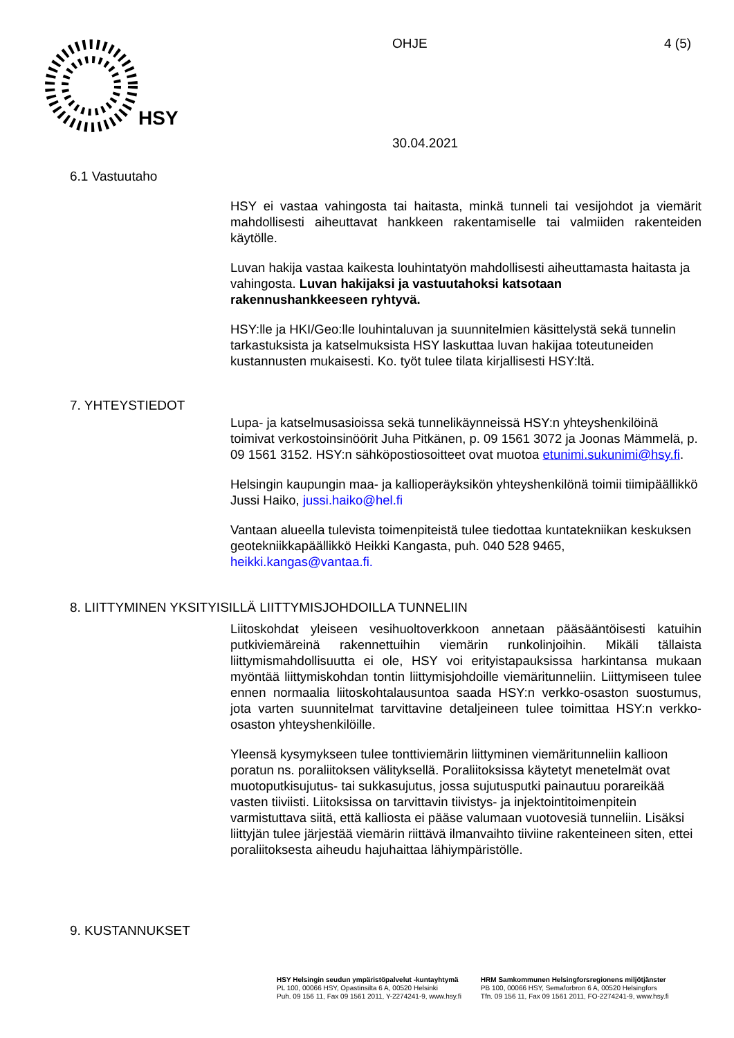HSY
OHJE 4 (5)
30.04.2021
6.1 Vastuutaho
HSY ei vastaa vahingosta tai haitasta, minkä tunneli tai vesijohdot ja viemärit mahdollisesti aiheuttavat hankkeen rakentamiselle tai valmiiden rakenteiden käytölle.
Luvan hakija vastaa kaikesta louhintatyön mahdollisesti aiheuttamasta haitasta ja vahingosta. Luvan hakijaksi ja vastuutahoksi katsotaan rakennushankkeeseen ryhtyvä.
HSY:lle ja HKI/Geo:lle louhintaluvan ja suunnitelmien käsittelystä sekä tunnelin tarkastuksista ja katselmuksista HSY laskuttaa luvan hakijaa toteutuneiden kustannusten mukaisesti. Ko. työt tulee tilata kirjallisesti HSY:ltä.
7. YHTEYSTIEDOT
Lupa- ja katselmusasioissa sekä tunnelikäynneissä HSY:n yhteyshenkilöinä toimivat verkostoinsinöörit Juha Pitkänen, p. 09 1561 3072 ja Joonas Mämmelä, p. 09 1561 3152. HSY:n sähköpostiosoitteet ovat muotoa etunimi.sukunimi@hsy.fi.
Helsingin kaupungin maa- ja kallioperäyksikön yhteyshenkilönä toimii tiimipäällikkö Jussi Haiko, jussi.haiko@hel.fi
Vantaan alueella tulevista toimenpiteistä tulee tiedottaa kuntatekniikan keskuksen geotekniikkapäällikkö Heikki Kangasta, puh. 040 528 9465, heikki.kangas@vantaa.fi.
8. LIITTYMINEN YKSITYISILLÄ LIITTYMISJOHDOILLA TUNNELIIN
Liitoskohdat yleiseen vesihuoltoverkkoon annetaan pääsääntöisesti katuihin putkiviemäreinä rakennettuihin viemärin runkolinjoihin. Mikäli tällaista liittymismahdollisuutta ei ole, HSY voi erityistapauksissa harkintansa mukaan myöntää liittymiskohdan tontin liittymisjohdoille viemäritunneliin. Liittymiseen tulee ennen normaalia liitoskohtalausuntoa saada HSY:n verkko-osaston suostumus, jota varten suunnitelmat tarvittavine detaljeineen tulee toimittaa HSY:n verkko-osaston yhteyshenkilöille.
Yleensä kysymykseen tulee tonttiviemärin liittyminen viemäritunneliin kallioon poratun ns. poraliitoksen välityksellä. Poraliitoksissa käytetyt menetelmät ovat muotoputkisujutus- tai sukkasujutus, jossa sujutusputki painautuu porareikää vasten tiiviisti. Liitoksissa on tarvittavin tiivistys- ja injektointitoimenpitein varmistuttava siitä, että kalliosta ei pääse valumaan vuotovesiä tunneliin. Lisäksi liittyjän tulee järjestää viemärin riittävä ilmanvaihto tiiviine rakenteineen siten, ettei poraliitoksesta aiheudu hajuhaittaa lähiympäristölle.
9. KUSTANNUKSET
HSY Helsingin seudun ympäristöpalvelut -kuntayhtymä
PL 100, 00066 HSY, Opastinsilta 6 A, 00520 Helsinki
Puh. 09 156 11, Fax 09 1561 2011, Y-2274241-9, www.hsy.fi
HRM Samkommunen Helsingforsregionens miljötjänster
PB 100, 00066 HSY, Semaforbron 6 A, 00520 Helsingfors
Tfn. 09 156 11, Fax 09 1561 2011, FO-2274241-9, www.hsy.fi